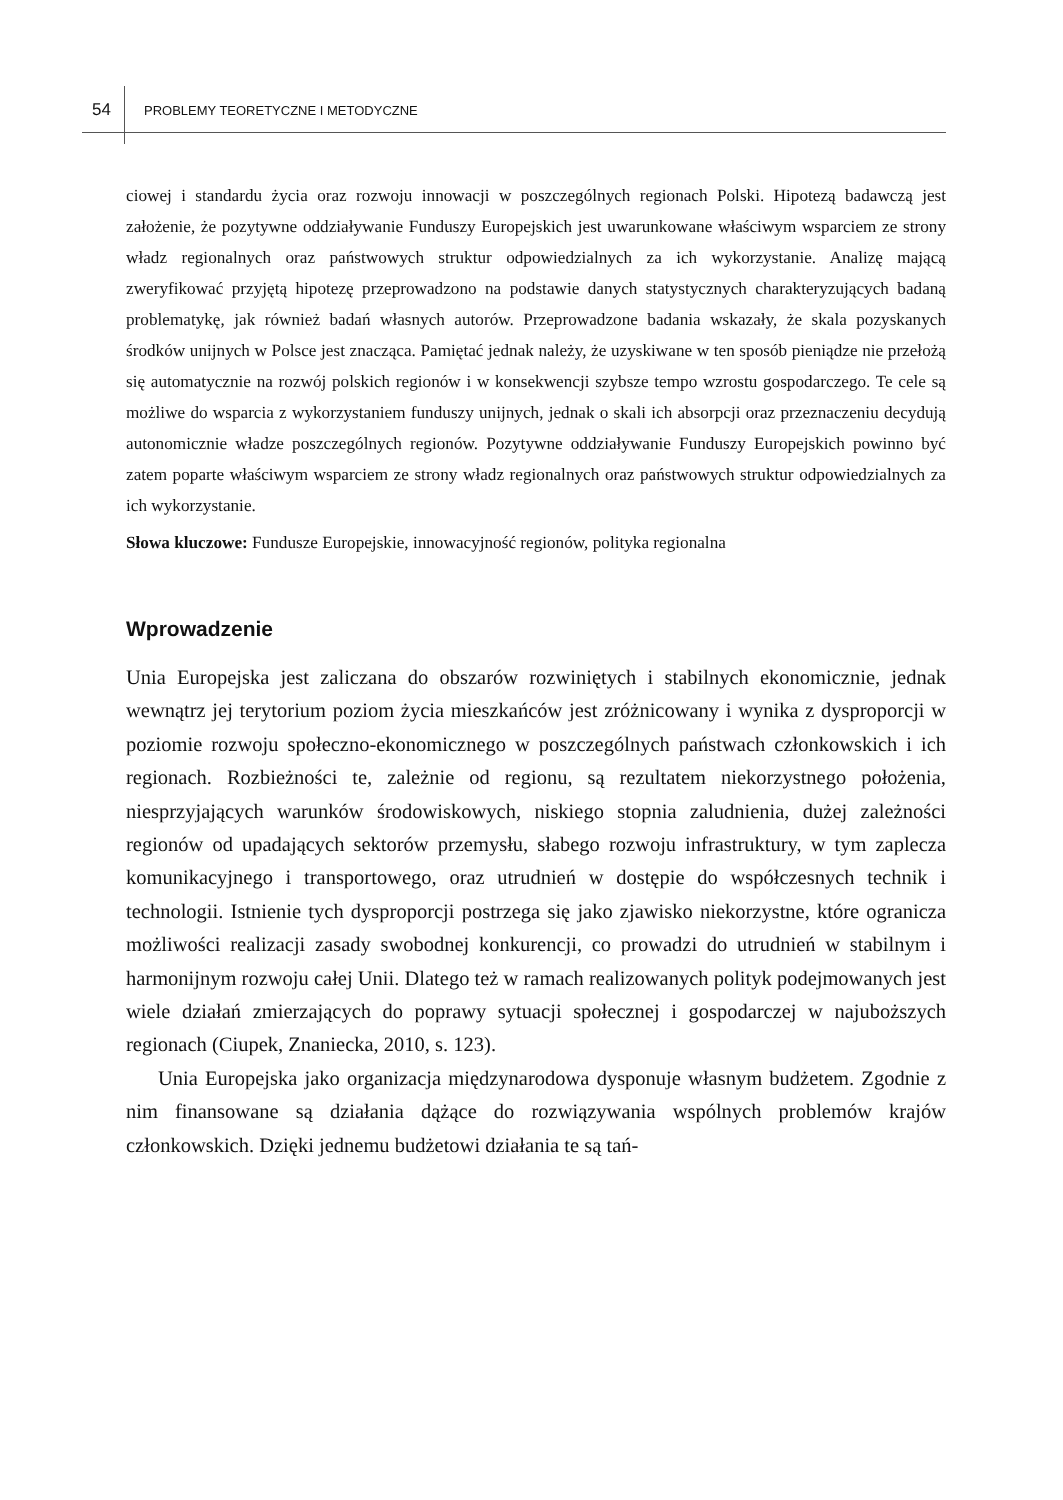54
PROBLEMY TEORETYCZNE I METODYCZNE
ciowej i standardu życia oraz rozwoju innowacji w poszczególnych regionach Polski. Hipotezą badawczą jest założenie, że pozytywne oddziaływanie Funduszy Europejskich jest uwarunkowane właściwym wsparciem ze strony władz regionalnych oraz państwowych struktur odpowiedzialnych za ich wykorzystanie. Analizę mającą zweryfikować przyjętą hipotezę przeprowadzono na podstawie danych statystycznych charakteryzujących badaną problematykę, jak również badań własnych autorów. Przeprowadzone badania wskazały, że skala pozyskanych środków unijnych w Polsce jest znacząca. Pamiętać jednak należy, że uzyskiwane w ten sposób pieniądze nie przełożą się automatycznie na rozwój polskich regionów i w konsekwencji szybsze tempo wzrostu gospodarczego. Te cele są możliwe do wsparcia z wykorzystaniem funduszy unijnych, jednak o skali ich absorpcji oraz przeznaczeniu decydują autonomicznie władze poszczególnych regionów. Pozytywne oddziaływanie Funduszy Europejskich powinno być zatem poparte właściwym wsparciem ze strony władz regionalnych oraz państwowych struktur odpowiedzialnych za ich wykorzystanie.
Słowa kluczowe: Fundusze Europejskie, innowacyjność regionów, polityka regionalna
Wprowadzenie
Unia Europejska jest zaliczana do obszarów rozwiniętych i stabilnych ekonomicznie, jednak wewnątrz jej terytorium poziom życia mieszkańców jest zróżnicowany i wynika z dysproporcji w poziomie rozwoju społeczno-ekonomicznego w poszczególnych państwach członkowskich i ich regionach. Rozbieżności te, zależnie od regionu, są rezultatem niekorzystnego położenia, niesprzyjających warunków środowiskowych, niskiego stopnia zaludnienia, dużej zależności regionów od upadających sektorów przemysłu, słabego rozwoju infrastruktury, w tym zaplecza komunikacyjnego i transportowego, oraz utrudnień w dostępie do współczesnych technik i technologii. Istnienie tych dysproporcji postrzega się jako zjawisko niekorzystne, które ogranicza możliwości realizacji zasady swobodnej konkurencji, co prowadzi do utrudnień w stabilnym i harmonijnym rozwoju całej Unii. Dlatego też w ramach realizowanych polityk podejmowanych jest wiele działań zmierzających do poprawy sytuacji społecznej i gospodarczej w najuboższych regionach (Ciupek, Znaniecka, 2010, s. 123).
Unia Europejska jako organizacja międzynarodowa dysponuje własnym budżetem. Zgodnie z nim finansowane są działania dążące do rozwiązywania wspólnych problemów krajów członkowskich. Dzięki jednemu budżetowi działania te są tań-